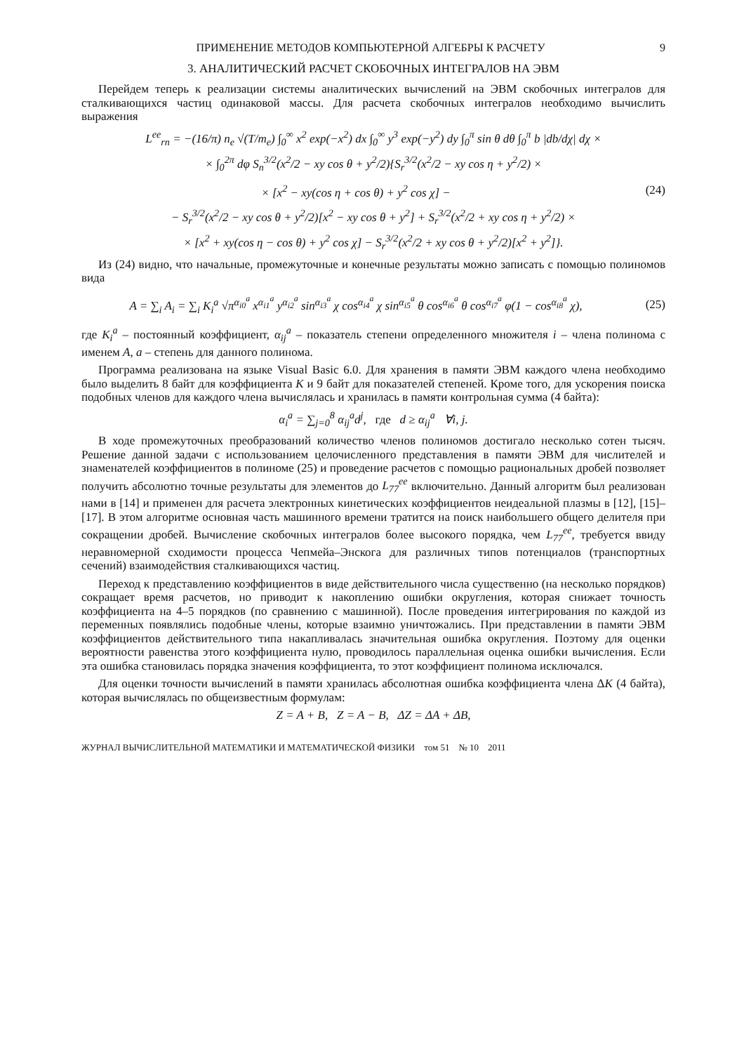ПРИМЕНЕНИЕ МЕТОДОВ КОМПЬЮТЕРНОЙ АЛГЕБРЫ К РАСЧЕТУ 9
3. АНАЛИТИЧЕСКИЙ РАСЧЕТ СКОБОЧНЫХ ИНТЕГРАЛОВ НА ЭВМ
Перейдем теперь к реализации системы аналитических вычислений на ЭВМ скобочных интегралов для сталкивающихся частиц одинаковой массы. Для расчета скобочных интегралов необходимо вычислить выражения
L<sup>ee</sup><sub>rn</sub> = −(16/π) n<sub>e</sub> √(T/m<sub>e</sub>) ∫<sub>0</sub><sup>∞</sup> x<sup>2</sup> exp(−x<sup>2</sup>) dx ∫<sub>0</sub><sup>∞</sup> y<sup>3</sup> exp(−y<sup>2</sup>) dy ∫<sub>0</sub><sup>π</sup> sin θ dθ ∫<sub>0</sub><sup>π</sup> b |db/dχ| dχ ×
× ∫<sub>0</sub><sup>2π</sup> dφ S<sub>n</sub><sup>3/2</sup>(x<sup>2</sup>/2 − xy cos θ + y<sup>2</sup>/2){S<sub>r</sub><sup>3/2</sup>(x<sup>2</sup>/2 − xy cos η + y<sup>2</sup>/2) ×
× [x<sup>2</sup> − xy(cos η + cos θ) + y<sup>2</sup> cos χ] − (24)
− S<sub>r</sub><sup>3/2</sup>(x<sup>2</sup>/2 − xy cos θ + y<sup>2</sup>/2)[x<sup>2</sup> − xy cos θ + y<sup>2</sup>] + S<sub>r</sub><sup>3/2</sup>(x<sup>2</sup>/2 + xy cos η + y<sup>2</sup>/2) ×
× [x<sup>2</sup> + xy(cos η − cos θ) + y<sup>2</sup> cos χ] − S<sub>r</sub><sup>3/2</sup>(x<sup>2</sup>/2 + xy cos θ + y<sup>2</sup>/2)[x<sup>2</sup> + y<sup>2</sup>]}.
Из (24) видно, что начальные, промежуточные и конечные результаты можно записать с помощью полиномов вида
A = ∑<sub>i</sub> A<sub>i</sub> = ∑<sub>i</sub> K<sub>i</sub><sup>a</sup> √π<sup>α<sub>i0</sub><sup>a</sup></sup> x<sup>α<sub>i1</sub><sup>a</sup></sup> y<sup>α<sub>i2</sub><sup>a</sup></sup> sin<sup>α<sub>i3</sub><sup>a</sup></sup> χ cos<sup>α<sub>i4</sub><sup>a</sup></sup> χ sin<sup>α<sub>i5</sub><sup>a</sup></sup> θ cos<sup>α<sub>i6</sub><sup>a</sup></sup> θ cos<sup>α<sub>i7</sub><sup>a</sup></sup> φ(1 − cos<sup>α<sub>i8</sub><sup>a</sup></sup> χ), (25)
где K<sub>i</sub><sup>a</sup> – постоянный коэффициент, α<sub>ij</sub><sup>a</sup> – показатель степени определенного множителя i – члена полинома с именем A, a – степень для данного полинома.
Программа реализована на языке Visual Basic 6.0. Для хранения в памяти ЭВМ каждого члена необходимо было выделить 8 байт для коэффициента K и 9 байт для показателей степеней. Кроме того, для ускорения поиска подобных членов для каждого члена вычислялась и хранилась в памяти контрольная сумма (4 байта):
α<sub>i</sub><sup>a</sup> = ∑<sub>j=0</sub><sup>8</sup> α<sub>ij</sub><sup>a</sup>d<sup>j</sup>, где d ≥ α<sub>ij</sub><sup>a</sup> ∀i, j.
В ходе промежуточных преобразований количество членов полиномов достигало несколько сотен тысяч. Решение данной задачи с использованием целочисленного представления в памяти ЭВМ для числителей и знаменателей коэффициентов в полиноме (25) и проведение расчетов с помощью рациональных дробей позволяет получить абсолютно точные результаты для элементов до L<sub>77</sub><sup>ee</sup> включительно. Данный алгоритм был реализован нами в [14] и применен для расчета электронных кинетических коэффициентов неидеальной плазмы в [12], [15]–[17]. В этом алгоритме основная часть машинного времени тратится на поиск наибольшего общего делителя при сокращении дробей. Вычисление скобочных интегралов более высокого порядка, чем L<sub>77</sub><sup>ee</sup>, требуется ввиду неравномерной сходимости процесса Чепмейа–Энскога для различных типов потенциалов (транспортных сечений) взаимодействия сталкивающихся частиц.
Переход к представлению коэффициентов в виде действительного числа существенно (на несколько порядков) сокращает время расчетов, но приводит к накоплению ошибки округления, которая снижает точность коэффициента на 4–5 порядков (по сравнению с машинной). После проведения интегрирования по каждой из переменных появлялись подобные члены, которые взаимно уничтожались. При представлении в памяти ЭВМ коэффициентов действительного типа накапливалась значительная ошибка округления. Поэтому для оценки вероятности равенства этого коэффициента нулю, проводилось параллельная оценка ошибки вычисления. Если эта ошибка становилась порядка значения коэффициента, то этот коэффициент полинома исключался.
Для оценки точности вычислений в памяти хранилась абсолютная ошибка коэффициента члена ΔK (4 байта), которая вычислялась по общеизвестным формулам:
Z = A + B, Z = A − B, ΔZ = ΔA + ΔB,
ЖУРНАЛ ВЫЧИСЛИТЕЛЬНОЙ МАТЕМАТИКИ И МАТЕМАТИЧЕСКОЙ ФИЗИКИ том 51 № 10 2011